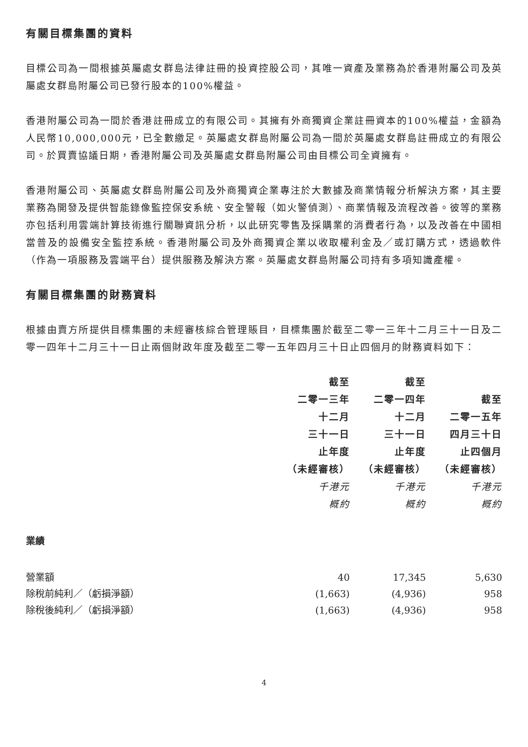有關目標集團的資料
目標公司為一間根據英屬處女群島法律註冊的投資控股公司，其唯一資產及業務為於香港附屬公司及英屬處女群島附屬公司已發行股本的100%權益。
香港附屬公司為一間於香港註冊成立的有限公司。其擁有外商獨資企業註冊資本的100%權益，金額為人民幣10,000,000元，已全數繳足。英屬處女群島附屬公司為一間於英屬處女群島註冊成立的有限公司。於買賣協議日期，香港附屬公司及英屬處女群島附屬公司由目標公司全資擁有。
香港附屬公司、英屬處女群島附屬公司及外商獨資企業專注於大數據及商業情報分析解決方案，其主要業務為開發及提供智能錄像監控保安系統、安全警報（如火警偵測）、商業情報及流程改善。彼等的業務亦包括利用雲端計算技術進行關聯資訊分析，以此研究零售及採購業的消費者行為，以及改善在中國相當普及的設備安全監控系統。香港附屬公司及外商獨資企業以收取權利金及／或訂購方式，透過軟件（作為一項服務及雲端平台）提供服務及解決方案。英屬處女群島附屬公司持有多項知識產權。
有關目標集團的財務資料
根據由賣方所提供目標集團的未經審核綜合管理賬目，目標集團於截至二零一三年十二月三十一日及二零一四年十二月三十一日止兩個財政年度及截至二零一五年四月三十日止四個月的財務資料如下：
| | 截至 二零一三年 十二月 三十一日 止年度 （未經審核） 千港元 概約 | 截至 二零一四年 十二月 三十一日 止年度 （未經審核） 千港元 概約 | 截至 二零一五年 四月三十日 止四個月 （未經審核） 千港元 概約 |
| --- | --- | --- | --- |
| 業績 | | | |
| 營業額 | 40 | 17,345 | 5,630 |
| 除稅前純利／（虧損淨額） | (1,663) | (4,936) | 958 |
| 除稅後純利／（虧損淨額） | (1,663) | (4,936) | 958 |
4